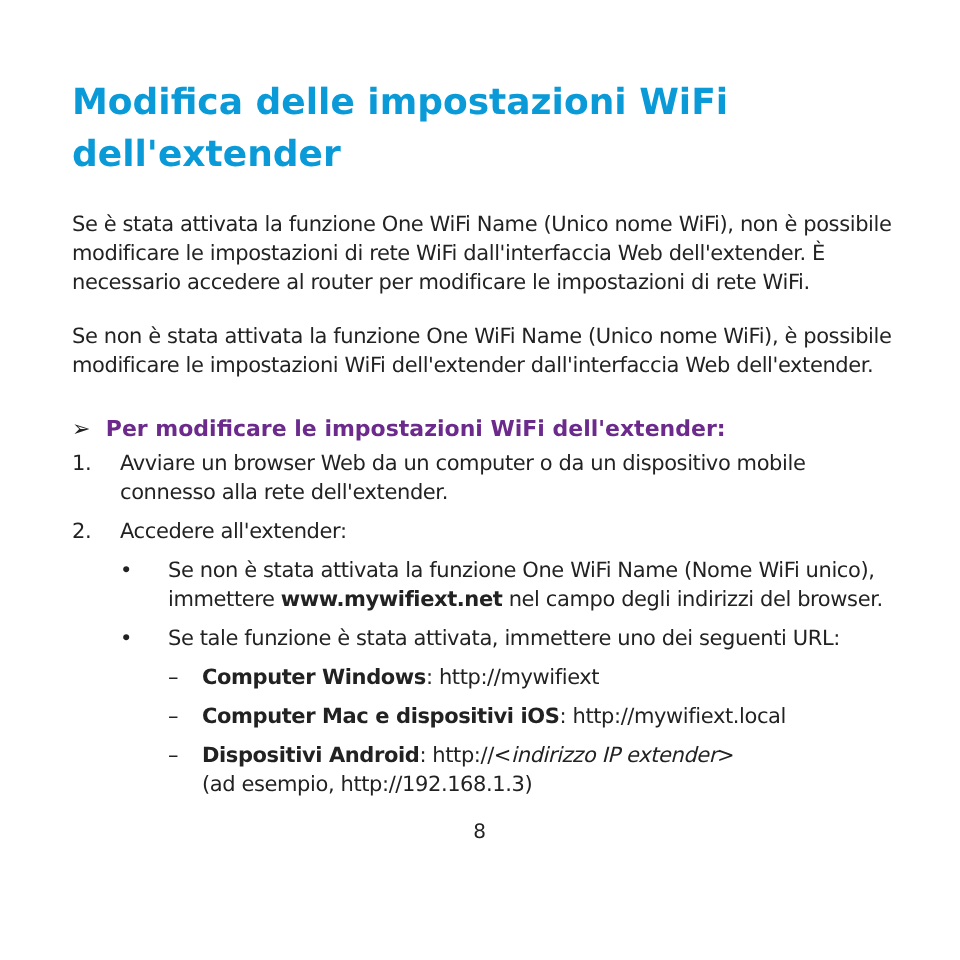Modifica delle impostazioni WiFi
dell'extender
Se è stata attivata la funzione One WiFi Name (Unico nome WiFi), non è possibile modificare le impostazioni di rete WiFi dall'interfaccia Web dell'extender. È necessario accedere al router per modificare le impostazioni di rete WiFi.
Se non è stata attivata la funzione One WiFi Name (Unico nome WiFi), è possibile modificare le impostazioni WiFi dell'extender dall'interfaccia Web dell'extender.
➢ Per modificare le impostazioni WiFi dell'extender:
1. Avviare un browser Web da un computer o da un dispositivo mobile connesso alla rete dell'extender.
2. Accedere all'extender:
• Se non è stata attivata la funzione One WiFi Name (Nome WiFi unico), immettere www.mywifiext.net nel campo degli indirizzi del browser.
• Se tale funzione è stata attivata, immettere uno dei seguenti URL:
– Computer Windows: http://mywifiext
– Computer Mac e dispositivi iOS: http://mywifiext.local
– Dispositivi Android: http://<indirizzo IP extender>
(ad esempio, http://192.168.1.3)
8